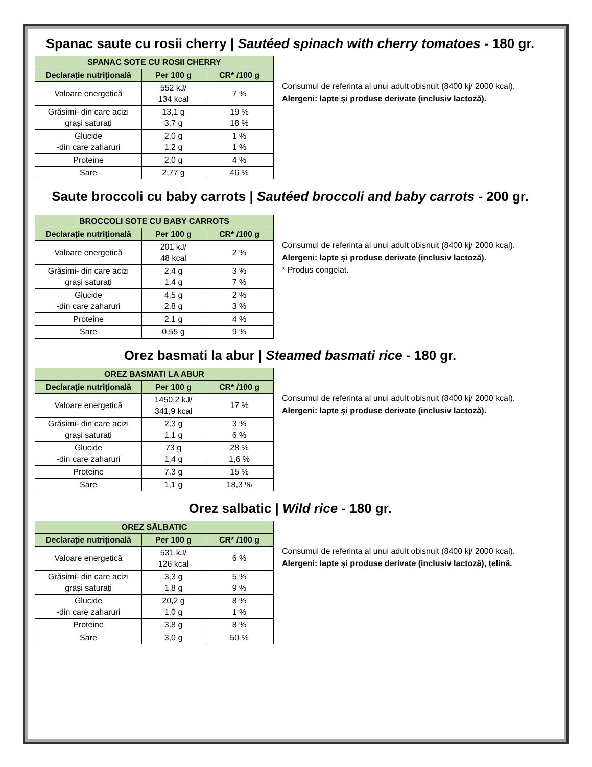Spanac saute cu rosii cherry | Sautéed spinach with cherry tomatoes - 180 gr.
| SPANAC SOTE CU ROSII CHERRY | | |
| --- | --- | --- |
| Declarație nutrițională | Per 100 g | CR* /100 g |
| Valoare energetică | 552 kJ/ 134 kcal | 7 % |
| Grăsimi- din care acizi grași saturați | 13,1 g 3,7 g | 19 % 18 % |
| Glucide -din care zaharuri | 2,0 g 1,2 g | 1 % 1 % |
| Proteine | 2,0 g | 4 % |
| Sare | 2,77 g | 46 % |
Consumul de referinta al unui adult obisnuit (8400 kj/ 2000 kcal).
Alergeni: lapte și produse derivate (inclusiv lactoză).
Saute broccoli cu baby carrots | Sautéed broccoli and baby carrots - 200 gr.
| BROCCOLI SOTE CU BABY CARROTS | | |
| --- | --- | --- |
| Declarație nutrițională | Per 100 g | CR* /100 g |
| Valoare energetică | 201 kJ/ 48 kcal | 2 % |
| Grăsimi- din care acizi grași saturați | 2,4 g 1,4 g | 3 % 7 % |
| Glucide -din care zaharuri | 4,5 g 2,8 g | 2 % 3 % |
| Proteine | 2,1 g | 4 % |
| Sare | 0,55 g | 9 % |
Consumul de referinta al unui adult obisnuit (8400 kj/ 2000 kcal).
Alergeni: lapte și produse derivate (inclusiv lactoză).
* Produs congelat.
Orez basmati la abur | Steamed basmati rice - 180 gr.
| OREZ BASMATI LA ABUR | | |
| --- | --- | --- |
| Declarație nutrițională | Per 100 g | CR* /100 g |
| Valoare energetică | 1450,2 kJ/ 341,9 kcal | 17 % |
| Grăsimi- din care acizi grași saturați | 2,3 g 1,1 g | 3 % 6 % |
| Glucide -din care zaharuri | 73 g 1,4 g | 28 % 1,6 % |
| Proteine | 7,3 g | 15 % |
| Sare | 1,1 g | 18,3 % |
Consumul de referinta al unui adult obisnuit (8400 kj/ 2000 kcal).
Alergeni: lapte și produse derivate (inclusiv lactoză).
Orez salbatic | Wild rice - 180 gr.
| OREZ SĂLBATIC | | |
| --- | --- | --- |
| Declarație nutrițională | Per 100 g | CR* /100 g |
| Valoare energetică | 531 kJ/ 126 kcal | 6 % |
| Grăsimi- din care acizi grași saturați | 3,3 g 1,8 g | 5 % 9 % |
| Glucide -din care zaharuri | 20,2 g 1,0 g | 8 % 1 % |
| Proteine | 3,8 g | 8 % |
| Sare | 3,0 g | 50 % |
Consumul de referinta al unui adult obisnuit (8400 kj/ 2000 kcal).
Alergeni: lapte și produse derivate (inclusiv lactoză), țelină.